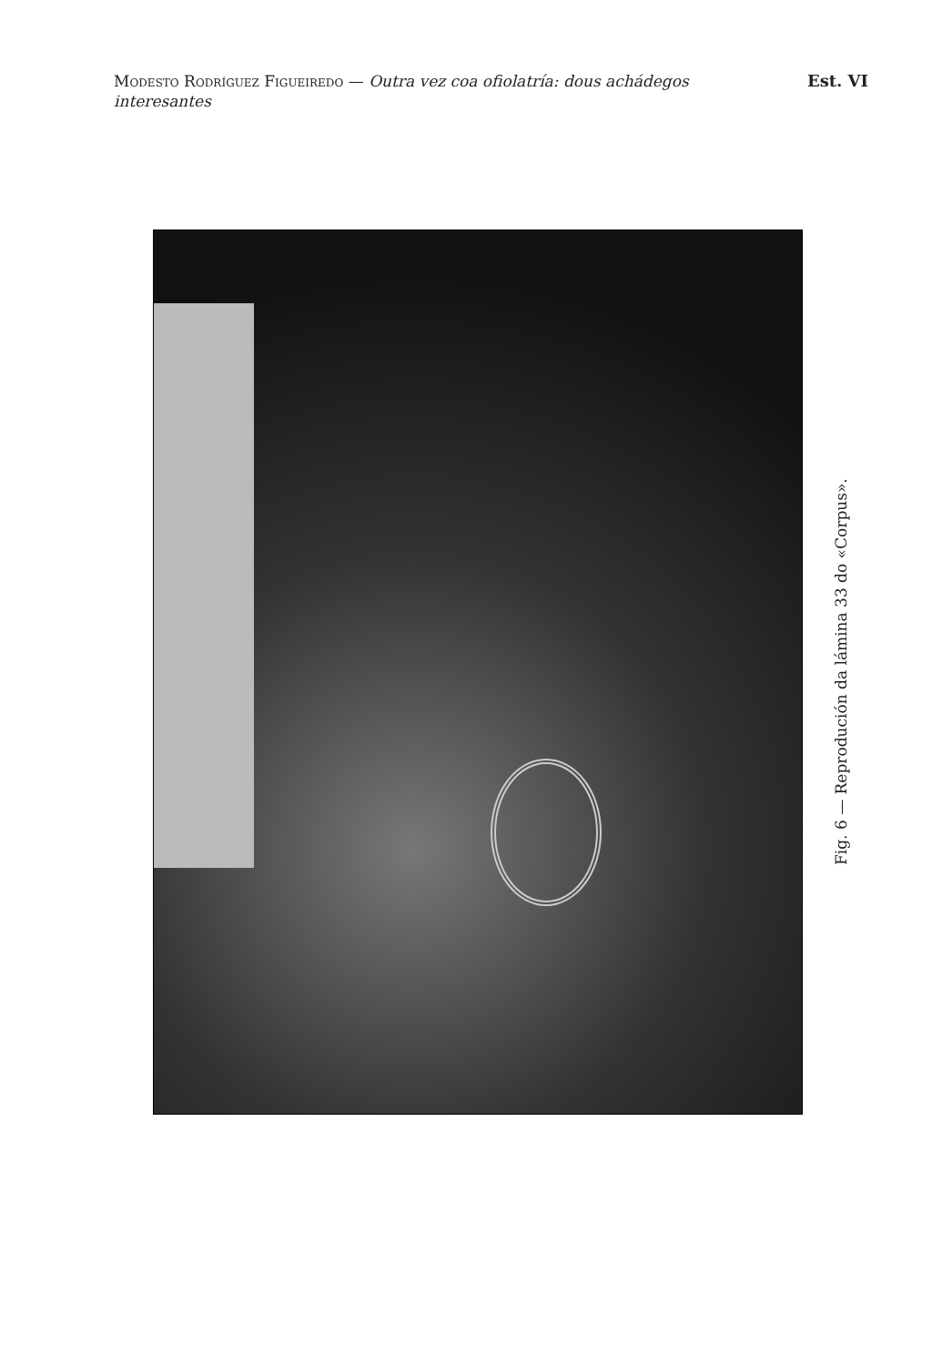Modesto Rodríguez Figueiredo — Outra vez coa ofiolatría: dous achádegos interesantes
Est. VI
Fig. 6 — Reprodución da lámina 33 do «Corpus».